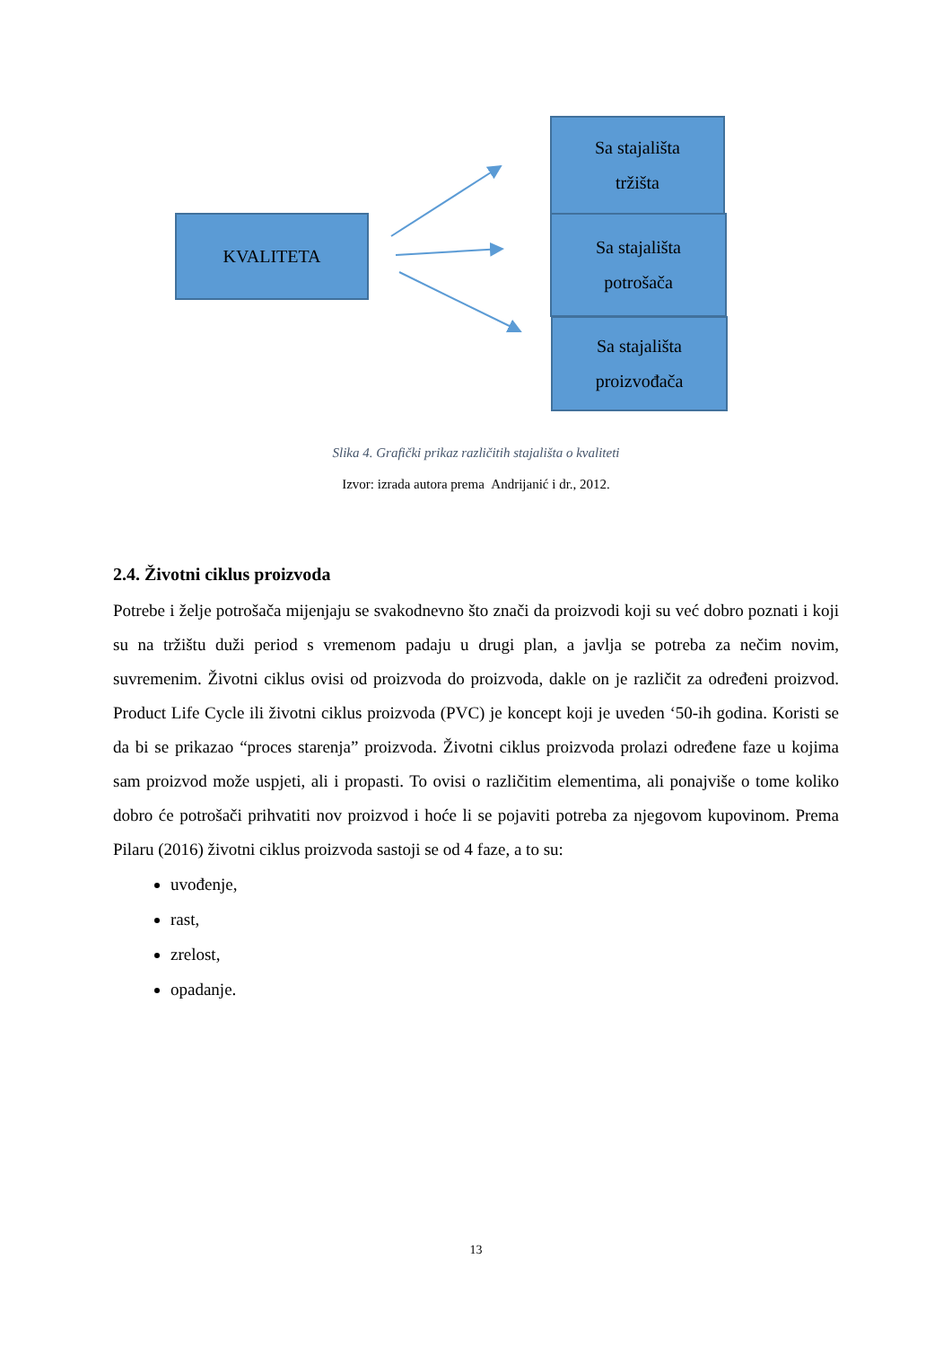KVALITETA
Sa stajališta
tržišta
Sa stajališta
potrošača
Sa stajališta
proizvođača
Slika 4. Grafički prikaz različitih stajališta o kvaliteti
Izvor: izrada autora prema Andrijanić i dr., 2012.
2.4. Životni ciklus proizvoda
Potrebe i želje potrošača mijenjaju se svakodnevno što znači da proizvodi koji su već dobro poznati i koji su na tržištu duži period s vremenom padaju u drugi plan, a javlja se potreba za nečim novim, suvremenim. Životni ciklus ovisi od proizvoda do proizvoda, dakle on je različit za određeni proizvod. Product Life Cycle ili životni ciklus proizvoda (PVC) je koncept koji je uveden ‘50-ih godina. Koristi se da bi se prikazao “proces starenja” proizvoda. Životni ciklus proizvoda prolazi određene faze u kojima sam proizvod može uspjeti, ali i propasti. To ovisi o različitim elementima, ali ponajviše o tome koliko dobro će potrošači prihvatiti nov proizvod i hoće li se pojaviti potreba za njegovom kupovinom. Prema Pilaru (2016) životni ciklus proizvoda sastoji se od 4 faze, a to su:
uvođenje,
rast,
zrelost,
opadanje.
13